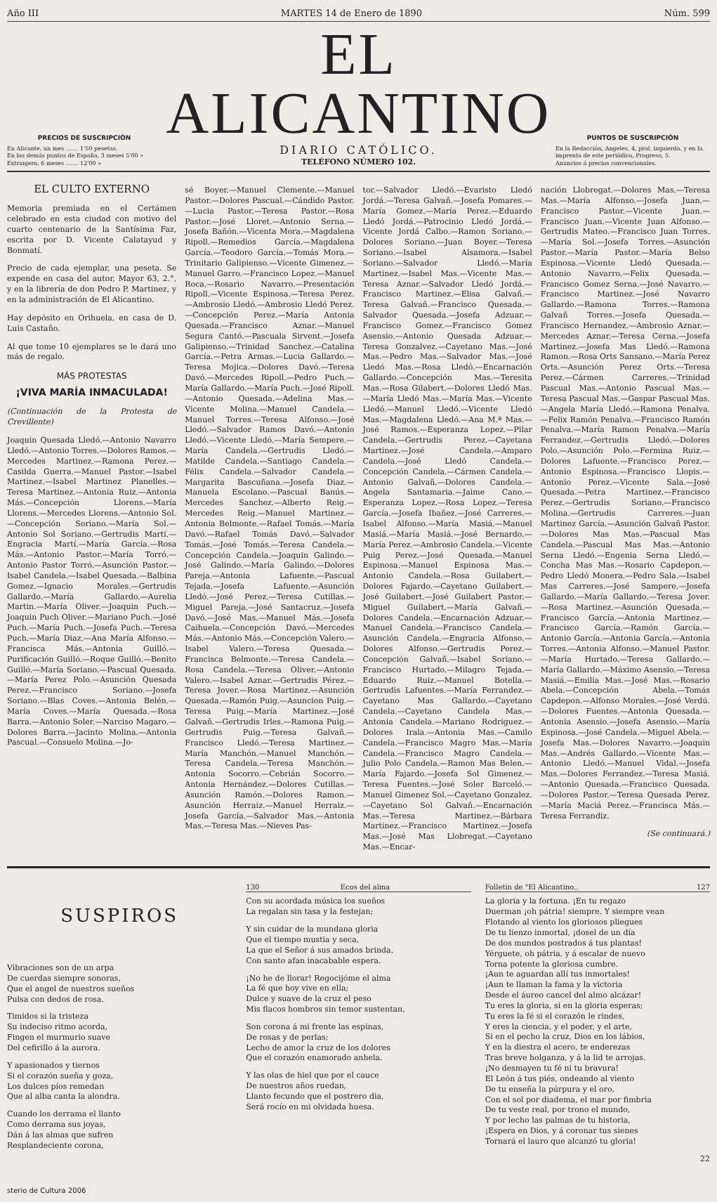Año III MARTES 14 de Enero de 1890 Núm. 599
PRECIOS DE SUSCRIPCIÓN
En Alicante, un mes ....... 1'50 pesetas.
En los demás puntos de España, 3 meses 5'00 »
Extranjero, 6 meses ....... 12'00 »
EL ALICANTINO
DIARIO CATÓLICO.
TELÉFONO NÚMERO 102.
PUNTOS DE SUSCRIPCIÓN
En la Redacción, Angeles, 4, pral. izquierda, y en la imprenta de este periódico, Progreso, 5.
Anuncios á precios convencionales.
EL CULTO EXTERNO
Memoria premiada en el Certámen celebrado en esta ciudad con motivo del cuarto centenario de la Santísima Faz, escrita por D. Vicente Calatayud y Bonmatí.
Precio de cada ejemplar, una peseta. Se expende en casa del autor, Mayor 63, 2.°, y en la librería de don Pedro P. Martinez, y en la administración de El Alicantino.
Hay depósito en Orihuela, en casa de D. Luis Castaño.
Al que tome 10 ejemplares se le dará uno más de regalo.
MÁS PROTESTAS
¡VIVA MARÍA INMACULADA!
(Continuación de la Protesta de Crevillente)
Joaquin Quesada Lledó.—Antonio Navarro Lledó.—Antonio Torres.—Dolores Ramos.—Mercedes Martinez.—Ramona Perez.—Casilda Guerra.—Manuel Pastor.—Isabel Martinez.—Isabel Martinez Planelles.—Teresa Martinez.—Antonia Ruiz.—Antonia Más.—Concepción Llorens.—María Llorens.—Mercedes Llorens.—Antonio Sol.—Concepción Soriano.—María Sol.—Antonio Sol Soriano.—Gertrudis Martí.—Engracia Martí.—María García.—Rosa Más.—Antonio Pastor.—María Torró.—Antonio Pastor Torró.—Asunción Pastor.—Isabel Candela.—Isabel Quesada.—Balbina Gomez.—Ignacio Morales.—Gertrudis Gallardo.—María Gallardo.—Aurelia Martin.—María Oliver.—Joaquin Puch.—Joaquin Puch Oliver.—Mariano Puch.—José Puch.—María Puch.—Josefa Puch.—Teresa Puch.—María Diaz.—Ana María Alfonso.—Francisca Más.—Antonia Guilló.—Purificación Guilló.—Roque Guilló.—Benito Guilló.—María Soriano.—Pascual Quesada.—María Perez Polo.—Asunción Quesada Perez.—Francisco Soriano.—Josefa Soriano.—Blas Coves.—Antonia Belén.—María Coves.—María Quesada.—Rosa Barra.—Antonio Soler.—Narciso Magaro.—Dolores Barra.—Jacinto Molina.—Antonia Pascual.—Consuelo Molina.—Jo-
sé Boyer.—Manuel Clemente.—Manuel Pastor.—Dolores Pascual.—Cándido Pastor.—Lucia Pastor.—Teresa Pastor.—Rosa Pastor.—José Lloret.—Antonio Serna.—Josefa Bañón.—Vicenta Mora.—Magdalena Ripoll.—Remedios García.—Magdalena García.—Teodoro García.—Tomás Mora.—Trinitario Galipienso.—Vicente Gimenez.—Manuel Garro.—Francisco Lopez.—Manuel Roca.—Rosario Navarro.—Presentación Ripoll.—Vicente Espinosa.—Teresa Perez.—Ambrosio Lledó.—Ambrosio Lledó Perez.—Concepción Perez.—María Antonia Quesada.—Francisco Aznar.—Manuel Segura Cantó.—Pascuala Sirvent.—Josefa Galipienso.—Trinidad Sanchez.—Catalina García.—Petra Armas.—Lucia Gallardo.—Teresa Mojica.—Dolores Davó.—Teresa Davó.—Mercedes Ripoll.—Pedro Puch.—María Gallardo.—María Puch.—José Ripoll.—Antonio Quesada.—Adelina Mas.—Vicente Molina.—Manuel Candela.—Manuel Torres.—Teresa Alfonso.—José Lledó.—Salvador Ramos Davó.—Antonio Lledó.—Vicente Lledó.—María Sempere.—María Candela.—Gertrudis Lledó.—Matilde Candela.—Santiago Candela.—Félix Candela.—Salvador Candela.—Margarita Bascuñana.—Josefa Diaz.—Manuela Escolano.—Pascual Banús.—Mercedes Sanchez.—Alberto Reig.—Mercedes Reig.—Manuel Martinez.—Antonia Belmonte.—Rafael Tomás.—María Davó.—Rafael Tomás Davó.—Salvador Tomás.—José Tomás.—Teresa Candela.—Concepción Candela.—Joaquin Galindo.—José Galindo.—María Galindo.—Dolores Pareja.—Antonia Lafuente.—Pascual Tejada.—Josefa Lafuente.—Asunción Lledó.—José Perez.—Teresa Cutillas.—Miguel Pareja.—José Santacruz.—Josefa Davó.—José Mas.—Manuel Más.—Josefa Caihuela.—Concepción Davó.—Mercedes Más.—Antonio Más.—Concepción Valero.—Isabel Valero.—Teresa Quesada.—Francisca Belmonte.—Teresa Candela.—Rosa Candela.—Teresa Oliver.—Antonio Valero.—Isabel Aznar.—Gertrudis Pérez.—Teresa Jover.—Rosa Martinez.—Asunción Quesada.—Ramón Puig.—Asuncion Puig.—Teresa Puig.—María Martinez.—José Galvañ.—Gertrudis Irles.—Ramona Puig.—Gertrudis Puig.—Teresa Galvañ.—Francisco Lledó.—Teresa Martinez.—María Manchón.—Manuel Manchón.—Teresa Candela.—Teresa Manchón.—Antonia Socorro.—Cebrián Socorro.—Antonia Hernández.—Dolores Cutillas.—Asunción Ramón.—Dolores Ramon.—Asunción Herraiz.—Manuel Herraiz.—Josefa García.—Salvador Mas.—Antonia Mas.—Teresa Mas.—Nieves Pas-
tor.—Salvador Lledó.—Evaristo Lledó Jordá.—Teresa Galvañ.—Josefa Pomares.—María Gomez.—María Perez.—Eduardo Lledó Jordá.—Patrocinio Lledó Jordá.—Vicente Jordá Calbo.—Ramon Soriano.—Dolores Soriano.—Juan Boyer.—Teresa Soriano.—Isabel Alsamora.—Isabel Soriano.—Salvador Lledó.—María Martinez.—Isabel Mas.—Vicente Mas.—Teresa Aznar.—Salvador Lledó Jordá.—Francisco Martinez.—Elisa Galvañ.—Teresa Galvañ.—Francisco Quesada.—Salvador Quesada.—Josefa Adzuar.—Francisco Gomez.—Francisco Gomez Asensio.—Antonio Quesada Adzuar.—Teresa Gonzalvez.—Cayetano Mas.—José Mas.—Pedro Mas.—Salvador Mas.—José Lledó Mas.—Rosa Lledó.—Encarnación Gallardo.—Concepción Mas.—Teresita Mas.—Rosa Gilabert.—Dolores Lledó Mas.—María Lledó Mas.—María Mas.—Vicente Lledó.—Manuel Lledó.—Vicente Lledó Mas.—Magdalena Lledó.—Ana M.ª Mas.—José Ramos.—Esperanza Lopez.—Pilar Candela.—Gertrudis Perez.—Cayetana Martinez.—José Candela.—Amparo Candela.—José Lledó Candela.—Concepción Candela.—Cármen Candela.—Antonio Galvañ.—Dolores Candela.—Angela Santamaria.—Jaime Cano.—Esperanza Lopez.—Rosa Lopez.—Teresa García.—Josefa Ibañez.—José Carreres.—Isabel Alfonso.—María Masiá.—Manuel Masiá.—María Masiá.—José Bernardo.—María Perez.—Ambrosio Candela.—Vicente Puig Perez.—José Quesada.—Manuel Espinosa.—Manuel Espinosa Mas.—Antonio Candela.—Rosa Guilabert.—Dolores Fajardo.—Cayetano Guilabert.—José Guilabert.—José Guilabert Pastor.—Miguel Guilabert.—María Galvañ.—Dolores Candela.—Encarnación Adzuar.—Manuel Candela.—Francisco Candela.—Asunción Candela.—Engracia Alfonso.—Dolores Alfonso.—Gertrudis Perez.—Concepción Galvañ.—Isabel Soriano.—Francisco Hurtado.—Milagro Tejada.—Eduardo Ruiz.—Manuel Botella.—Gertrudis Lafuentes.—María Ferrandez.—Cayetano Mas Gallardo.—Cayetano Candela.—Cayetano Candela Mas.—Antonia Candela.—Mariano Rodriguez.—Dolores Irala.—Antonia Mas.—Camilo Candela.—Francisco Magro Mas.—María Candela.—Francisco Magro Candela.—Julio Polo Candela.—Ramon Mas Belen.—María Fajardo.—Josefa Sol Gimenez.—Teresa Fuentes.—José Soler Barceló.—Manuel Gimenez Sol.—Cayetano Gonzalez.—Cayetano Sol Galvañ.—Encarnación Mas.—Teresa Martinez.—Bárbara Martinez.—Francisco Martinez.—Josefa Mas.—José Mas Llobregat.—Cayetano Mas.—Encar-
nación Llobregat.—Dolores Mas.—Teresa Mas.—María Alfonso.—Josefa Juan.—Francisco Pastor.—Vicente Juan.—Francisco Juan.—Vicente Juan Alfonso.—Gertrudis Mateo.—Francisco Juan Torres.—María Sol.—Josefa Torres.—Asunción Pastor.—María Pastor.—María Belso Espinosa.—Vicente Lledó Quesada.—Antonio Navarro.—Felix Quesada.—Francisco Gomez Serna.—José Navarro.—Francisco Martinez.—José Navarro Gallardo.—Ramona Torres.—Ramona Galvañ Torres.—Josefa Quesada.—Francisco Hernandez.—Ambrosio Aznar.—Mercedes Aznar.—Teresa Cerna.—Josefa Martinez.—Josefa Mas Lledó.—Ramona Ramon.—Rosa Orts Sansano.—María Perez Orts.—Asunción Perez Orts.—Teresa Perez.—Cármen Carreres.—Trinidad Pascual Mas.—Antonio Pascual Mas.—Teresa Pascual Mas.—Gaspar Pascual Mas.—Angela María Lledó.—Ramona Penalva.—Felix Ramón Penalva.—Francisco Ramón Penalva.—María Ramon Penalva.—María Ferrandez.—Gertrudis Lledó.—Dolores Polo.—Asunción Polo.—Fermina Ruiz.—Dolores Lafuente.—Francisco Perez.—Antonio Espinosa.—Francisco Llopis.—Antonio Perez.—Vicente Sala.—José Quesada.—Petra Martinez.—Francisco Perez.—Gertrudis Soriano.—Francisco Molina.—Gertrudis Carreres.—Juan Martinez García.—Asunción Galvañ Pastor.—Dolores Mas Mas.—Pascual Mas Candela.—Pascual Mas Mas.—Antonio Serna Lledó.—Engenia Serna Lledó.—Concha Mas Mas.—Rosario Capdepon.—Pedro Lledó Monera.—Pedro Sala.—Isabel Mas Carreres.—José Sampere.—Josefa Gallardo.—María Gallardo.—Teresa Jover.—Rosa Martinez.—Asunción Quesada.—Francisco García.—Antonia Martinez.—Francisco García.—Ramón García.—Antonio García.—Antonia García.—Antonia Torres.—Antonia Alfonso.—Manuel Pastor.—María Hurtado.—Teresa Gallardo.—María Gallardo.—Máximo Asensio.—Teresa Masiá.—Emilia Mas.—José Mas.—Rosario Abela.—Concepción Abela.—Tomás Capdepon.—Alfonso Morales.—José Verdú.—Dolores Fuentes.—Antonia Quesada.—Antonia Asensio.—Josefa Asensio.—María Espinosa.—José Candela.—Miguel Abela.—Josefa Mas.—Dolores Navarro.—Joaquin Mas.—Andrés Gallardo.—Vicente Mas.—Antonio Lledó.—Manuel Vidal.—Josefa Mas.—Dolores Ferrandez.—Teresa Masiá.—Antonio Quesada.—Francisco Quesada.—Dolores Pastor.—Teresa Quesada Perez.—María Maciá Perez.—Francisca Más.—Teresa Ferrandiz.
(Se continuará.)
SUSPIROS
Vibraciones son de un arpa
De cuerdas siempre sonoras,
Que el angel de nuestros sueños
Pulsa con dedos de rosa.
Timidos si la tristeza
Su indeciso ritmo acorda,
Fingen el murmurio suave
Del cefirillo á la aurora.
Y apasionados y tiernos
Si el corazón sueña y goza,
Los dulces píos remedan
Que al alba canta la alondra.
Cuando los derrama el llanto
Como derrama sus joyas,
Dán á las almas que sufren
Resplandeciente corona,
130 Ecos del alma
Con su acordada música los sueños
La regalan sin tasa y la festejan;
Y sin cuidar de la mundana gloria
Que el tiempo mustia y seca,
La que el Señor á sus amados brinda,
Con santo afan inacabable espera.
¡No he de llorar! Regocijóme el alma
La fé que hoy vive en ella;
Dulce y suave de la cruz el peso
Mis flacos hombros sin temor sustentan,
Son corona á mi frente las espinas,
De rosas y de perlas;
Lecho de amor la cruz de los dolores
Que el corazón enamorado anhela.
Y las olas de hiel que por el cauce
De nuestros años ruedan,
Llanto fecundo que el postrero dia,
Será rocío en mi olvidada huesa.
Folletin de "El Alicantino,, 127
La gloria y la fortuna. ¡En tu regazo
Duerman ¡oh pátria! siempre. Y siempre vean
Flotando al viento los gloriosos pliegues
De tu lienzo inmortal, ¡dosel de un día
De dos mundos postrados á tus plantas!
Yérguete, oh pátria, y á escalar de nuevo
Torna potente la gloriosa cumbre.
¡Aun te aguardan allí tus inmortales!
¡Aun te llaman la fama y la victoria
Desde el áureo cancel del almo alcázar!
Tu eres la gloria, si en la gloria esperas;
Tu eres la fé si el corazón le rindes,
Y eres la ciencia, y el poder, y el arte,
Si en el pecho la cruz, Dios en los lábios,
Y en la diestra el acero, te enderezas
Tras breve holganza, y á la lid te arrojas.
¡No desmayen tu fé ni tu bravura!
El León á tus piés, ondeando al viento
De tu enseña la púrpura y el oro,
Con el sol por diadema, el mar por fimbria
De tu veste real, por trono el mundo,
Y por lecho las palmas de tu historia,
¡Espera en Dios, y á coronar tus sienes
Tornará el lauro que alcanzó tu gloria!
22
sterio de Cultura 2006